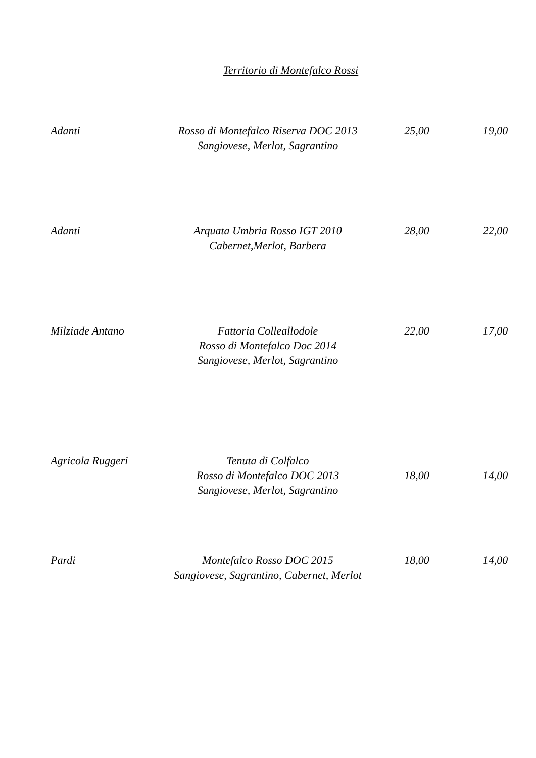Territorio di Montefalco Rossi
| Adanti | Rosso di Montefalco Riserva DOC 2013 Sangiovese, Merlot, Sagrantino | 25,00 | 19,00 |
| Adanti | Arquata Umbria Rosso IGT 2010 Cabernet,Merlot, Barbera | 28,00 | 22,00 |
| Milziade Antano | Fattoria Colleallodole Rosso di Montefalco Doc 2014 Sangiovese, Merlot, Sagrantino | 22,00 | 17,00 |
| Agricola Ruggeri | Tenuta di Colfalco Rosso di Montefalco DOC 2013 Sangiovese, Merlot, Sagrantino | 18,00 | 14,00 |
| Pardi | Montefalco Rosso DOC 2015 Sangiovese, Sagrantino, Cabernet, Merlot | 18,00 | 14,00 |